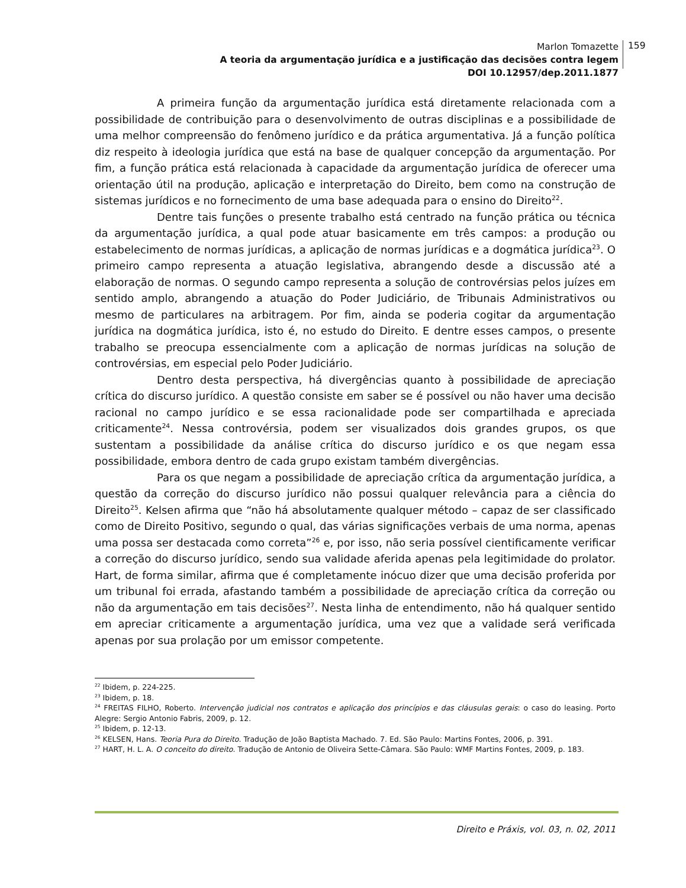Marlon Tomazette
A teoria da argumentação jurídica e a justificação das decisões contra legem
DOI 10.12957/dep.2011.1877
159
A primeira função da argumentação jurídica está diretamente relacionada com a possibilidade de contribuição para o desenvolvimento de outras disciplinas e a possibilidade de uma melhor compreensão do fenômeno jurídico e da prática argumentativa. Já a função política diz respeito à ideologia jurídica que está na base de qualquer concepção da argumentação. Por fim, a função prática está relacionada à capacidade da argumentação jurídica de oferecer uma orientação útil na produção, aplicação e interpretação do Direito, bem como na construção de sistemas jurídicos e no fornecimento de uma base adequada para o ensino do Direito<sup>22</sup>.
Dentre tais funções o presente trabalho está centrado na função prática ou técnica da argumentação jurídica, a qual pode atuar basicamente em três campos: a produção ou estabelecimento de normas jurídicas, a aplicação de normas jurídicas e a dogmática jurídica<sup>23</sup>. O primeiro campo representa a atuação legislativa, abrangendo desde a discussão até a elaboração de normas. O segundo campo representa a solução de controvérsias pelos juízes em sentido amplo, abrangendo a atuação do Poder Judiciário, de Tribunais Administrativos ou mesmo de particulares na arbitragem. Por fim, ainda se poderia cogitar da argumentação jurídica na dogmática jurídica, isto é, no estudo do Direito. E dentre esses campos, o presente trabalho se preocupa essencialmente com a aplicação de normas jurídicas na solução de controvérsias, em especial pelo Poder Judiciário.
Dentro desta perspectiva, há divergências quanto à possibilidade de apreciação crítica do discurso jurídico. A questão consiste em saber se é possível ou não haver uma decisão racional no campo jurídico e se essa racionalidade pode ser compartilhada e apreciada criticamente<sup>24</sup>. Nessa controvérsia, podem ser visualizados dois grandes grupos, os que sustentam a possibilidade da análise crítica do discurso jurídico e os que negam essa possibilidade, embora dentro de cada grupo existam também divergências.
Para os que negam a possibilidade de apreciação crítica da argumentação jurídica, a questão da correção do discurso jurídico não possui qualquer relevância para a ciência do Direito<sup>25</sup>. Kelsen afirma que “não há absolutamente qualquer método – capaz de ser classificado como de Direito Positivo, segundo o qual, das várias significações verbais de uma norma, apenas uma possa ser destacada como correta”<sup>26</sup> e, por isso, não seria possível cientificamente verificar a correção do discurso jurídico, sendo sua validade aferida apenas pela legitimidade do prolator. Hart, de forma similar, afirma que é completamente inócuo dizer que uma decisão proferida por um tribunal foi errada, afastando também a possibilidade de apreciação crítica da correção ou não da argumentação em tais decisões<sup>27</sup>. Nesta linha de entendimento, não há qualquer sentido em apreciar criticamente a argumentação jurídica, uma vez que a validade será verificada apenas por sua prolação por um emissor competente.
<sup>22</sup> Ibidem, p. 224-225.
<sup>23</sup> Ibidem, p. 18.
<sup>24</sup> FREITAS FILHO, Roberto. Intervenção judicial nos contratos e aplicação dos princípios e das cláusulas gerais: o caso do leasing. Porto Alegre: Sergio Antonio Fabris, 2009, p. 12.
<sup>25</sup> Ibidem, p. 12-13.
<sup>26</sup> KELSEN, Hans. Teoria Pura do Direito. Tradução de João Baptista Machado. 7. Ed. São Paulo: Martins Fontes, 2006, p. 391.
<sup>27</sup> HART, H. L. A. O conceito do direito. Tradução de Antonio de Oliveira Sette-Câmara. São Paulo: WMF Martins Fontes, 2009, p. 183.
Direito e Práxis, vol. 03, n. 02, 2011